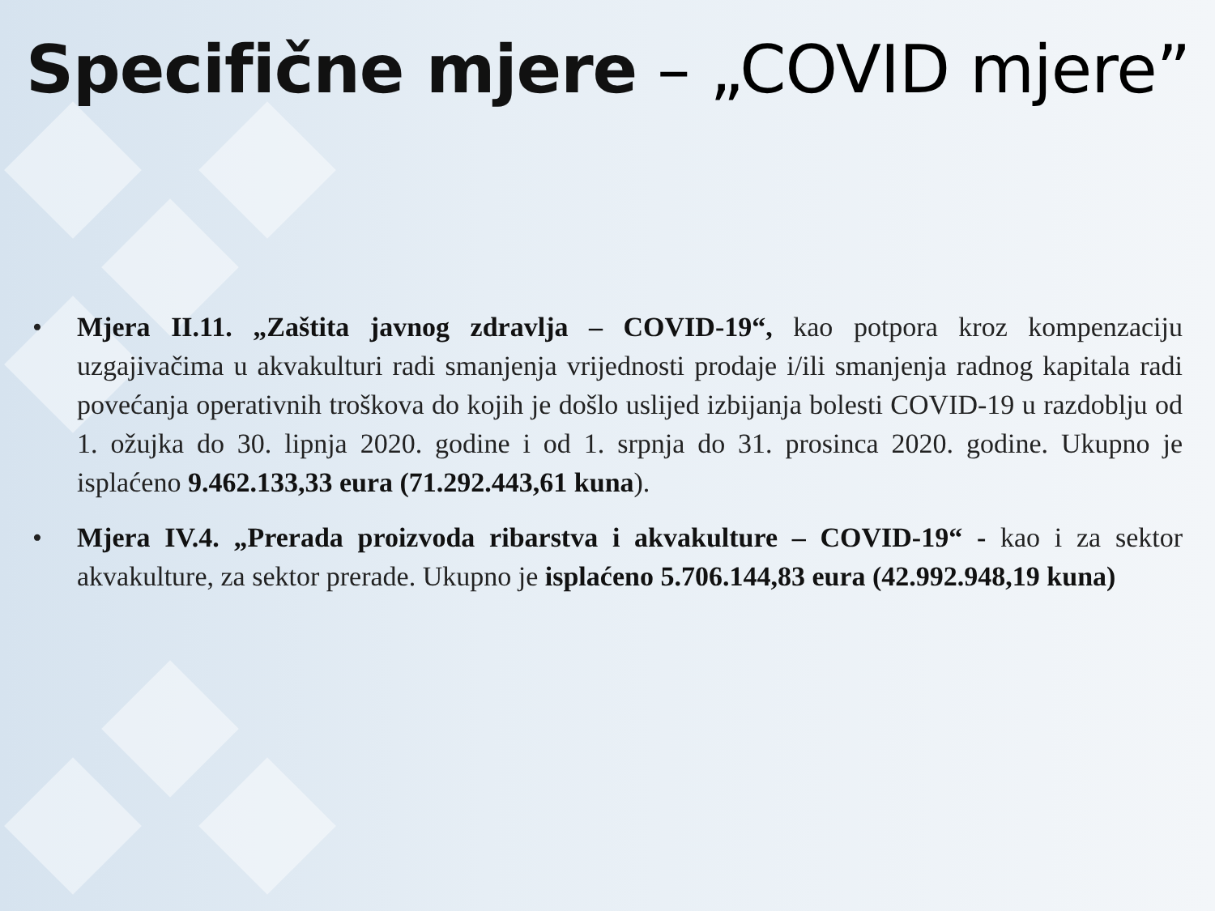Specifične mjere – „COVID mjere”
• Mjera II.11. „Zaštita javnog zdravlja – COVID-19“, kao potpora kroz kompenzaciju uzgajivačima u akvakulturi radi smanjenja vrijednosti prodaje i/ili smanjenja radnog kapitala radi povećanja operativnih troškova do kojih je došlo uslijed izbijanja bolesti COVID-19 u razdoblju od 1. ožujka do 30. lipnja 2020. godine i od 1. srpnja do 31. prosinca 2020. godine. Ukupno je isplaćeno 9.462.133,33 eura (71.292.443,61 kuna).
• Mjera IV.4. „Prerada proizvoda ribarstva i akvakulture – COVID-19“ - kao i za sektor akvakulture, za sektor prerade. Ukupno je isplaćeno 5.706.144,83 eura (42.992.948,19 kuna)